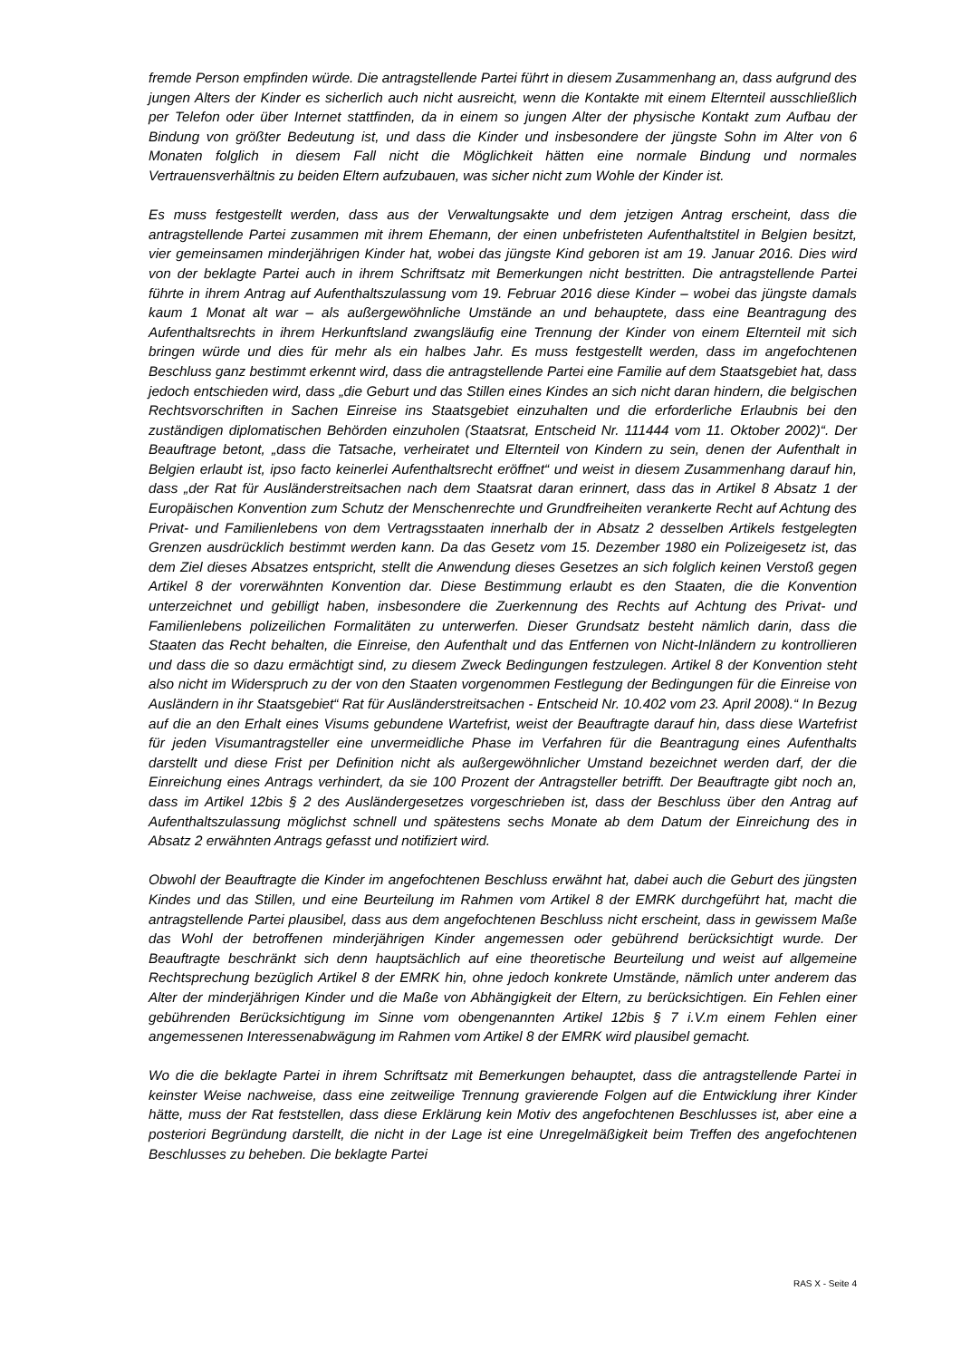fremde Person empfinden würde. Die antragstellende Partei führt in diesem Zusammenhang an, dass aufgrund des jungen Alters der Kinder es sicherlich auch nicht ausreicht, wenn die Kontakte mit einem Elternteil ausschließlich per Telefon oder über Internet stattfinden, da in einem so jungen Alter der physische Kontakt zum Aufbau der Bindung von größter Bedeutung ist, und dass die Kinder und insbesondere der jüngste Sohn im Alter von 6 Monaten folglich in diesem Fall nicht die Möglichkeit hätten eine normale Bindung und normales Vertrauensverhältnis zu beiden Eltern aufzubauen, was sicher nicht zum Wohle der Kinder ist.
Es muss festgestellt werden, dass aus der Verwaltungsakte und dem jetzigen Antrag erscheint, dass die antragstellende Partei zusammen mit ihrem Ehemann, der einen unbefristeten Aufenthaltstitel in Belgien besitzt, vier gemeinsamen minderjährigen Kinder hat, wobei das jüngste Kind geboren ist am 19. Januar 2016. Dies wird von der beklagte Partei auch in ihrem Schriftsatz mit Bemerkungen nicht bestritten. Die antragstellende Partei führte in ihrem Antrag auf Aufenthaltszulassung vom 19. Februar 2016 diese Kinder – wobei das jüngste damals kaum 1 Monat alt war – als außergewöhnliche Umstände an und behauptete, dass eine Beantragung des Aufenthaltsrechts in ihrem Herkunftsland zwangsläufig eine Trennung der Kinder von einem Elternteil mit sich bringen würde und dies für mehr als ein halbes Jahr. Es muss festgestellt werden, dass im angefochtenen Beschluss ganz bestimmt erkennt wird, dass die antragstellende Partei eine Familie auf dem Staatsgebiet hat, dass jedoch entschieden wird, dass „die Geburt und das Stillen eines Kindes an sich nicht daran hindern, die belgischen Rechtsvorschriften in Sachen Einreise ins Staatsgebiet einzuhalten und die erforderliche Erlaubnis bei den zuständigen diplomatischen Behörden einzuholen (Staatsrat, Entscheid Nr. 111444 vom 11. Oktober 2002)“. Der Beauftrage betont, „dass die Tatsache, verheiratet und Elternteil von Kindern zu sein, denen der Aufenthalt in Belgien erlaubt ist, ipso facto keinerlei Aufenthaltsrecht eröffnet“ und weist in diesem Zusammenhang darauf hin, dass „der Rat für Ausländerstreitsachen nach dem Staatsrat daran erinnert, dass das in Artikel 8 Absatz 1 der Europäischen Konvention zum Schutz der Menschenrechte und Grundfreiheiten verankerte Recht auf Achtung des Privat- und Familienlebens von dem Vertragsstaaten innerhalb der in Absatz 2 desselben Artikels festgelegten Grenzen ausdrücklich bestimmt werden kann. Da das Gesetz vom 15. Dezember 1980 ein Polizeigesetz ist, das dem Ziel dieses Absatzes entspricht, stellt die Anwendung dieses Gesetzes an sich folglich keinen Verstoß gegen Artikel 8 der vorerwähnten Konvention dar. Diese Bestimmung erlaubt es den Staaten, die die Konvention unterzeichnet und gebilligt haben, insbesondere die Zuerkennung des Rechts auf Achtung des Privat- und Familienlebens polizeilichen Formalitäten zu unterwerfen. Dieser Grundsatz besteht nämlich darin, dass die Staaten das Recht behalten, die Einreise, den Aufenthalt und das Entfernen von Nicht-Inländern zu kontrollieren und dass die so dazu ermächtigt sind, zu diesem Zweck Bedingungen festzulegen. Artikel 8 der Konvention steht also nicht im Widerspruch zu der von den Staaten vorgenommen Festlegung der Bedingungen für die Einreise von Ausländern in ihr Staatsgebiet“ Rat für Ausländerstreitsachen - Entscheid Nr. 10.402 vom 23. April 2008).“ In Bezug auf die an den Erhalt eines Visums gebundene Wartefrist, weist der Beauftragte darauf hin, dass diese Wartefrist für jeden Visumantragsteller eine unvermeidliche Phase im Verfahren für die Beantragung eines Aufenthalts darstellt und diese Frist per Definition nicht als außergewöhnlicher Umstand bezeichnet werden darf, der die Einreichung eines Antrags verhindert, da sie 100 Prozent der Antragsteller betrifft. Der Beauftragte gibt noch an, dass im Artikel 12bis § 2 des Ausländergesetzes vorgeschrieben ist, dass der Beschluss über den Antrag auf Aufenthaltszulassung möglichst schnell und spätestens sechs Monate ab dem Datum der Einreichung des in Absatz 2 erwähnten Antrags gefasst und notifiziert wird.
Obwohl der Beauftragte die Kinder im angefochtenen Beschluss erwähnt hat, dabei auch die Geburt des jüngsten Kindes und das Stillen, und eine Beurteilung im Rahmen vom Artikel 8 der EMRK durchgeführt hat, macht die antragstellende Partei plausibel, dass aus dem angefochtenen Beschluss nicht erscheint, dass in gewissem Maße das Wohl der betroffenen minderjährigen Kinder angemessen oder gebührend berücksichtigt wurde. Der Beauftragte beschränkt sich denn hauptsächlich auf eine theoretische Beurteilung und weist auf allgemeine Rechtsprechung bezüglich Artikel 8 der EMRK hin, ohne jedoch konkrete Umstände, nämlich unter anderem das Alter der minderjährigen Kinder und die Maße von Abhängigkeit der Eltern, zu berücksichtigen. Ein Fehlen einer gebührenden Berücksichtigung im Sinne vom obengenannten Artikel 12bis § 7 i.V.m einem Fehlen einer angemessenen Interessenabwägung im Rahmen vom Artikel 8 der EMRK wird plausibel gemacht.
Wo die die beklagte Partei in ihrem Schriftsatz mit Bemerkungen behauptet, dass die antragstellende Partei in keinster Weise nachweise, dass eine zeitweilige Trennung gravierende Folgen auf die Entwicklung ihrer Kinder hätte, muss der Rat feststellen, dass diese Erklärung kein Motiv des angefochtenen Beschlusses ist, aber eine a posteriori Begründung darstellt, die nicht in der Lage ist eine Unregelmäßigkeit beim Treffen des angefochtenen Beschlusses zu beheben. Die beklagte Partei
RAS X - Seite 4